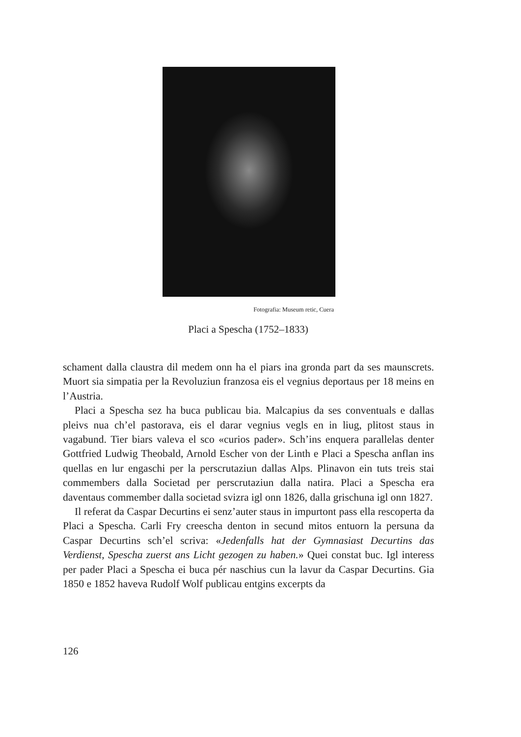Fotografia: Museum retic, Cuera
Placi a Spescha (1752–1833)
schament dalla claustra dil medem onn ha el piars ina gronda part da ses maunscrets. Muort sia simpatia per la Revoluziun franzosa eis el vegnius deportaus per 18 meins en l’Austria.
Placi a Spescha sez ha buca publicau bia. Malcapius da ses conventuals e dallas pleivs nua ch’el pastorava, eis el darar vegnius vegls en in liug, plitost staus in vagabund. Tier biars valeva el sco «curios pader». Sch’ins enquera parallelas denter Gottfried Ludwig Theobald, Arnold Escher von der Linth e Placi a Spescha anflan ins quellas en lur engaschi per la perscrutaziun dallas Alps. Plinavon ein tuts treis stai commembers dalla Societad per perscrutaziun dalla natira. Placi a Spescha era daventaus commember dalla societad svizra igl onn 1826, dalla grischuna igl onn 1827.
Il referat da Caspar Decurtins ei senz’auter staus in impurtont pass ella rescoperta da Placi a Spescha. Carli Fry creescha denton in secund mitos entuorn la persuna da Caspar Decurtins sch’el scriva: «Jedenfalls hat der Gymnasiast Decurtins das Verdienst, Spescha zuerst ans Licht gezogen zu haben.» Quei constat buc. Igl interess per pader Placi a Spescha ei buca pér naschius cun la lavur da Caspar Decurtins. Gia 1850 e 1852 haveva Rudolf Wolf publicau entgins excerpts da
126